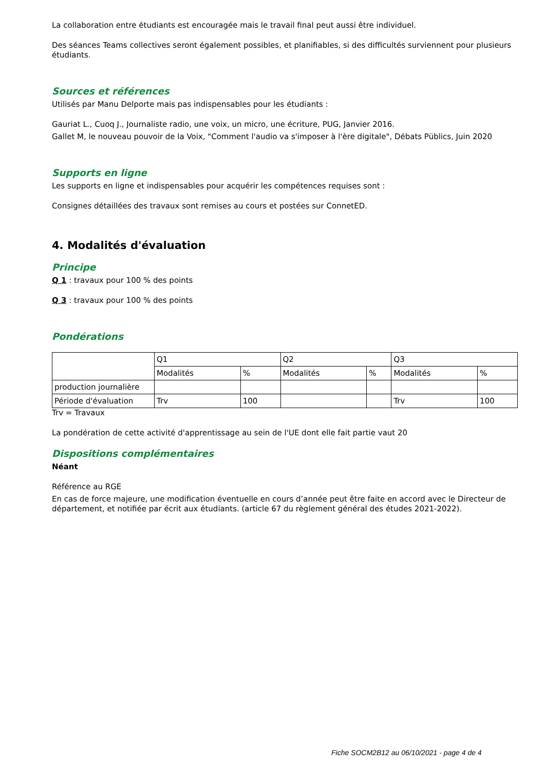La collaboration entre étudiants est encouragée mais le travail final peut aussi être individuel.
Des séances Teams collectives seront également possibles, et planifiables, si des difficultés surviennent pour plusieurs étudiants.
Sources et références
Utilisés par Manu Delporte mais pas indispensables pour les étudiants :
Gauriat L., Cuoq J., Journaliste radio, une voix, un micro, une écriture, PUG, Janvier 2016.
Gallet M, le nouveau pouvoir de la Voix, "Comment l'audio va s'imposer à l'ère digitale", Débats Püblics, Juin 2020
Supports en ligne
Les supports en ligne et indispensables pour acquérir les compétences requises sont :
Consignes détaillées des travaux sont remises au cours et postées sur ConnetED.
4. Modalités d'évaluation
Principe
Q 1 : travaux pour 100 % des points
Q 3 : travaux pour 100 % des points
Pondérations
| | Q1 | | Q2 | | Q3 | |
| | Modalités | % | Modalités | % | Modalités | % |
| production journalière | | | | | | |
| Période d'évaluation | Trv | 100 | | | Trv | 100 |
Trv = Travaux
La pondération de cette activité d'apprentissage au sein de l'UE dont elle fait partie vaut 20
Dispositions complémentaires
Néant
Référence au RGE
En cas de force majeure, une modification éventuelle en cours d’année peut être faite en accord avec le Directeur de département, et notifiée par écrit aux étudiants. (article 67 du règlement général des études 2021-2022).
Fiche SOCM2B12 au 06/10/2021 - page 4 de 4